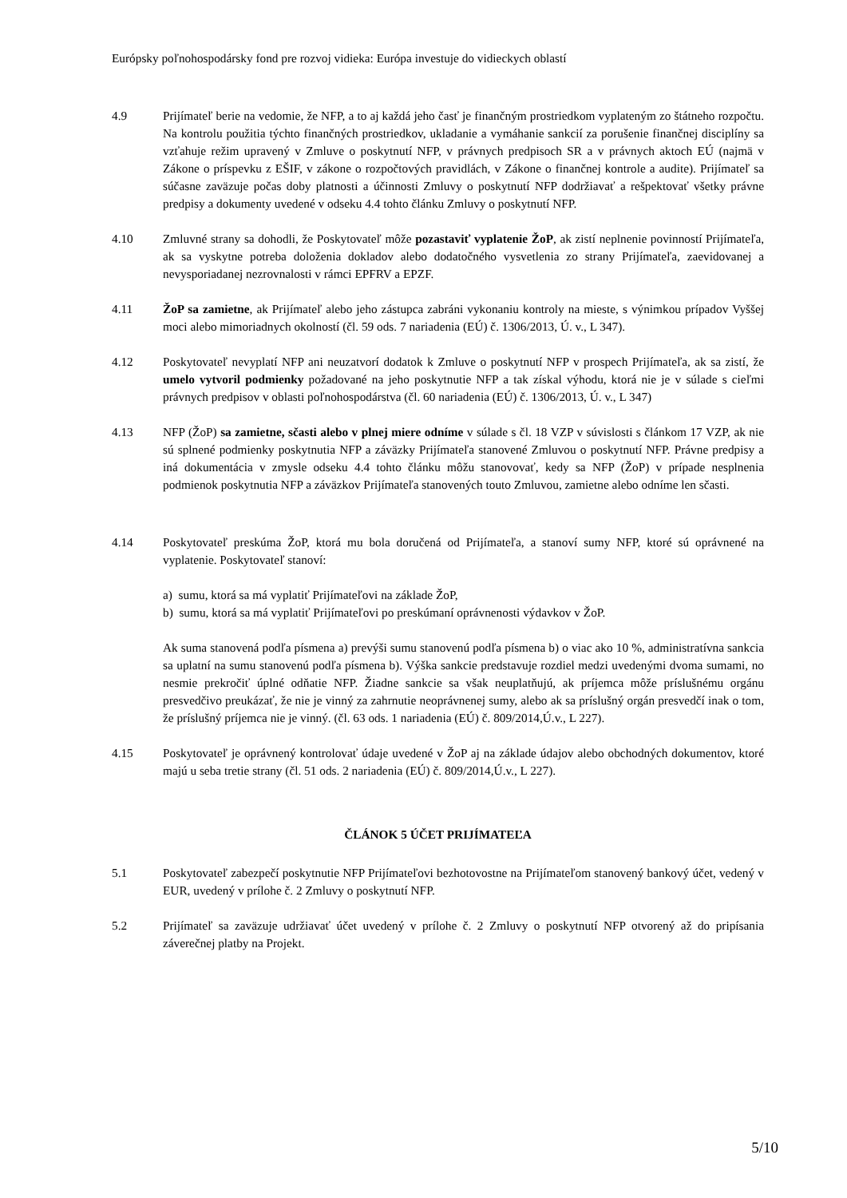Európsky poľnohospodársky fond pre rozvoj vidieka: Európa investuje do vidieckych oblastí
4.9 Prijímateľ berie na vedomie, že NFP, a to aj každá jeho časť je finančným prostriedkom vyplateným zo štátneho rozpočtu. Na kontrolu použitia týchto finančných prostriedkov, ukladanie a vymáhanie sankcií za porušenie finančnej disciplíny sa vzťahuje režim upravený v Zmluve o poskytnutí NFP, v právnych predpisoch SR a v právnych aktoch EÚ (najmä v Zákone o príspevku z EŠIF, v zákone o rozpočtových pravidlách, v Zákone o finančnej kontrole a audite). Prijímateľ sa súčasne zaväzuje počas doby platnosti a účinnosti Zmluvy o poskytnutí NFP dodržiavať a rešpektovať všetky právne predpisy a dokumenty uvedené v odseku 4.4 tohto článku Zmluvy o poskytnutí NFP.
4.10 Zmluvné strany sa dohodli, že Poskytovateľ môže pozastaviť vyplatenie ŽoP, ak zistí neplnenie povinností Prijímateľa, ak sa vyskytne potreba doloženia dokladov alebo dodatočného vysvetlenia zo strany Prijímateľa, zaevidovanej a nevysporiadanej nezrovnalosti v rámci EPFRV a EPZF.
4.11 ŽoP sa zamietne, ak Prijímateľ alebo jeho zástupca zabráni vykonaniu kontroly na mieste, s výnimkou prípadov Vyššej moci alebo mimoriadnych okolností (čl. 59 ods. 7 nariadenia (EÚ) č. 1306/2013, Ú. v., L 347).
4.12 Poskytovateľ nevyplatí NFP ani neuzatvorí dodatok k Zmluve o poskytnutí NFP v prospech Prijímateľa, ak sa zistí, že umelo vytvoril podmienky požadované na jeho poskytnutie NFP a tak získal výhodu, ktorá nie je v súlade s cieľmi právnych predpisov v oblasti poľnohospodárstva (čl. 60 nariadenia (EÚ) č. 1306/2013, Ú. v., L 347)
4.13 NFP (ŽoP) sa zamietne, sčasti alebo v plnej miere odníme v súlade s čl. 18 VZP v súvislosti s článkom 17 VZP, ak nie sú splnené podmienky poskytnutia NFP a záväzky Prijímateľa stanovené Zmluvou o poskytnutí NFP. Právne predpisy a iná dokumentácia v zmysle odseku 4.4 tohto článku môžu stanovovať, kedy sa NFP (ŽoP) v prípade nesplnenia podmienok poskytnutia NFP a záväzkov Prijímateľa stanovených touto Zmluvou, zamietne alebo odníme len sčasti.
4.14 Poskytovateľ preskúma ŽoP, ktorá mu bola doručená od Prijímateľa, a stanoví sumy NFP, ktoré sú oprávnené na vyplatenie. Poskytovateľ stanoví:
a) sumu, ktorá sa má vyplatiť Prijímateľovi na základe ŽoP,
b) sumu, ktorá sa má vyplatiť Prijímateľovi po preskúmaní oprávnenosti výdavkov v ŽoP.
Ak suma stanovená podľa písmena a) prevýši sumu stanovenú podľa písmena b) o viac ako 10 %, administratívna sankcia sa uplatní na sumu stanovenú podľa písmena b). Výška sankcie predstavuje rozdiel medzi uvedenými dvoma sumami, no nesmie prekročiť úplné odňatie NFP. Žiadne sankcie sa však neuplatňujú, ak príjemca môže príslušnému orgánu presvedčivo preukázať, že nie je vinný za zahrnutie neoprávnenej sumy, alebo ak sa príslušný orgán presvedčí inak o tom, že príslušný príjemca nie je vinný. (čl. 63 ods. 1 nariadenia (EÚ) č. 809/2014,Ú.v., L 227).
4.15 Poskytovateľ je oprávnený kontrolovať údaje uvedené v ŽoP aj na základe údajov alebo obchodných dokumentov, ktoré majú u seba tretie strany (čl. 51 ods. 2 nariadenia (EÚ) č. 809/2014,Ú.v., L 227).
ČLÁNOK 5 ÚČET PRIJÍMATEĽA
5.1 Poskytovateľ zabezpečí poskytnutie NFP Prijímateľovi bezhotovostne na Prijímateľom stanovený bankový účet, vedený v EUR, uvedený v prílohe č. 2 Zmluvy o poskytnutí NFP.
5.2 Prijímateľ sa zaväzuje udržiavať účet uvedený v prílohe č. 2 Zmluvy o poskytnutí NFP otvorený až do pripísania záverečnej platby na Projekt.
5/10